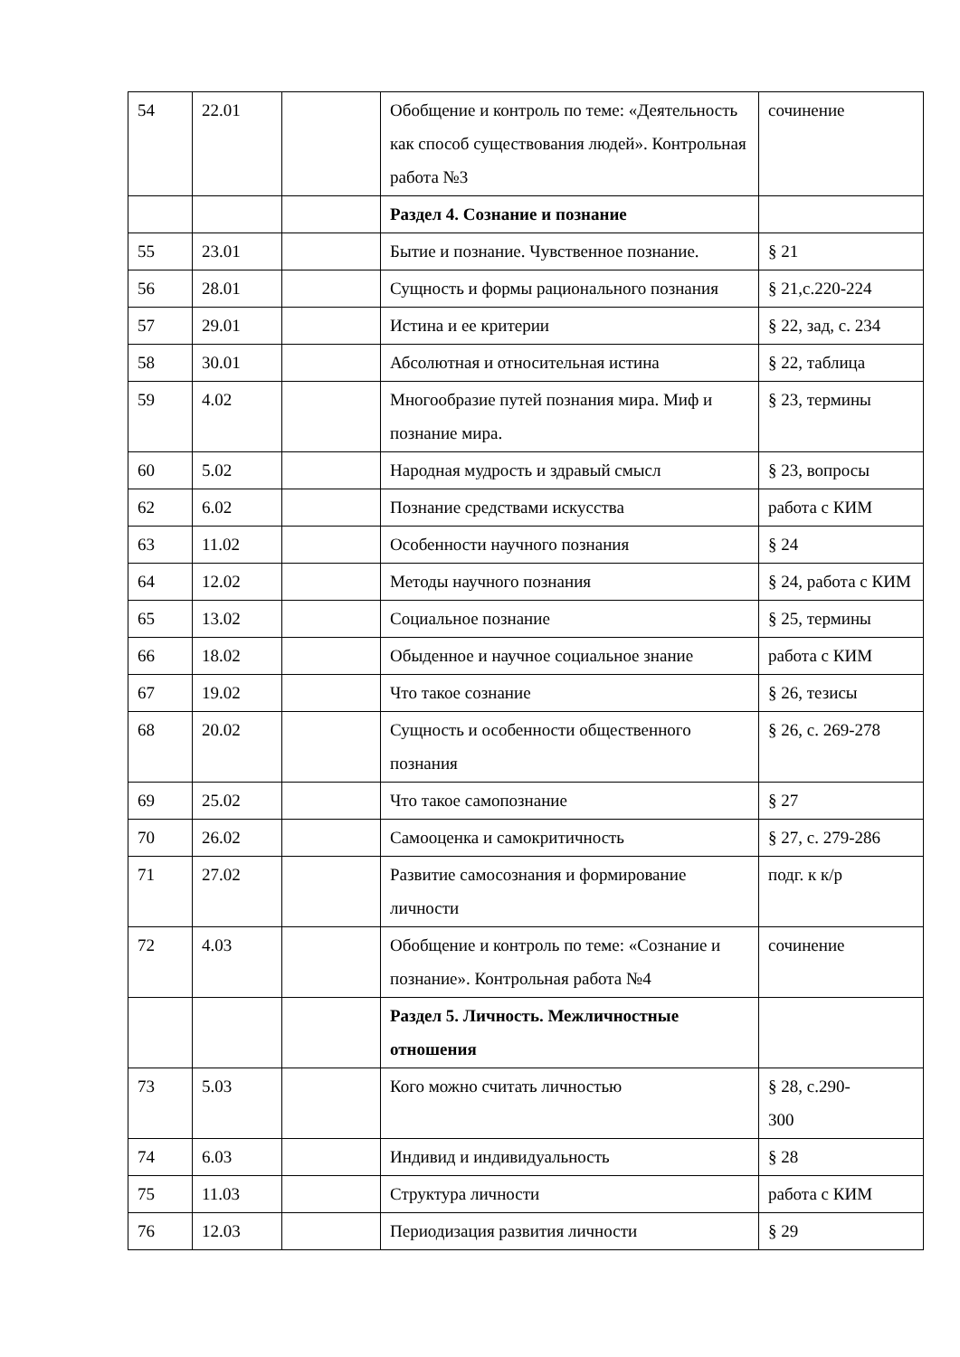| 54 | 22.01 | | Обобщение и контроль по теме: «Деятельность как способ существования людей». Контрольная работа №3 | сочинение |
| | | | Раздел 4. Сознание и познание | |
| 55 | 23.01 | | Бытие и познание. Чувственное познание. | § 21 |
| 56 | 28.01 | | Сущность и формы рационального познания | § 21,с.220-224 |
| 57 | 29.01 | | Истина и ее критерии | § 22, зад, с. 234 |
| 58 | 30.01 | | Абсолютная и относительная истина | § 22, таблица |
| 59 | 4.02 | | Многообразие путей познания мира. Миф и познание мира. | § 23, термины |
| 60 | 5.02 | | Народная мудрость и здравый смысл | § 23, вопросы |
| 62 | 6.02 | | Познание средствами искусства | работа с КИМ |
| 63 | 11.02 | | Особенности научного познания | § 24 |
| 64 | 12.02 | | Методы научного познания | § 24, работа с КИМ |
| 65 | 13.02 | | Социальное познание | § 25, термины |
| 66 | 18.02 | | Обыденное и научное социальное знание | работа с КИМ |
| 67 | 19.02 | | Что такое сознание | § 26, тезисы |
| 68 | 20.02 | | Сущность и особенности общественного познания | § 26, с. 269-278 |
| 69 | 25.02 | | Что такое самопознание | § 27 |
| 70 | 26.02 | | Самооценка и самокритичность | § 27, с. 279-286 |
| 71 | 27.02 | | Развитие самосознания и формирование личности | подг. к к/р |
| 72 | 4.03 | | Обобщение и контроль по теме: «Сознание и познание». Контрольная работа №4 | сочинение |
| | | | Раздел 5. Личность. Межличностные отношения | |
| 73 | 5.03 | | Кого можно считать личностью | § 28, с.290- 300 |
| 74 | 6.03 | | Индивид и индивидуальность | § 28 |
| 75 | 11.03 | | Структура личности | работа с КИМ |
| 76 | 12.03 | | Периодизация развития личности | § 29 |